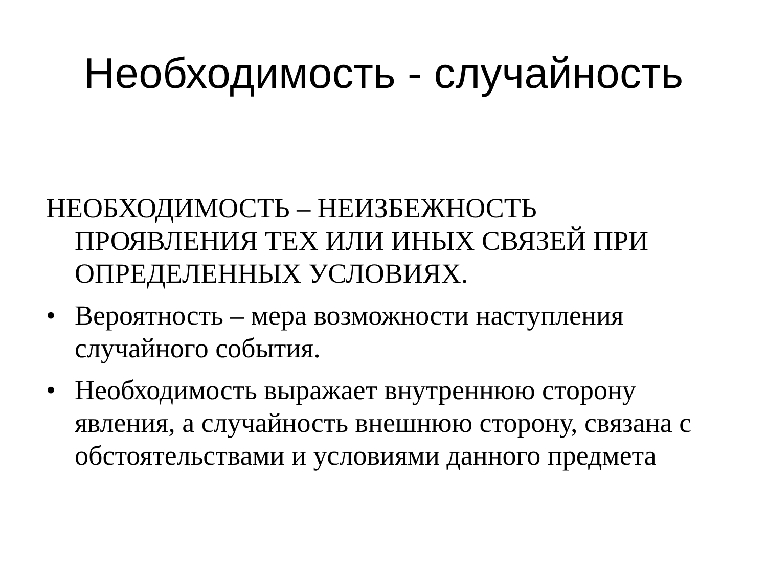Необходимость - случайность
НЕОБХОДИМОСТЬ – НЕИЗБЕЖНОСТЬ ПРОЯВЛЕНИЯ ТЕХ ИЛИ ИНЫХ СВЯЗЕЙ ПРИ ОПРЕДЕЛЕННЫХ УСЛОВИЯХ.
• Вероятность – мера возможности наступления случайного события.
• Необходимость выражает внутреннюю сторону явления, а случайность внешнюю сторону, связана с обстоятельствами и условиями данного предмета